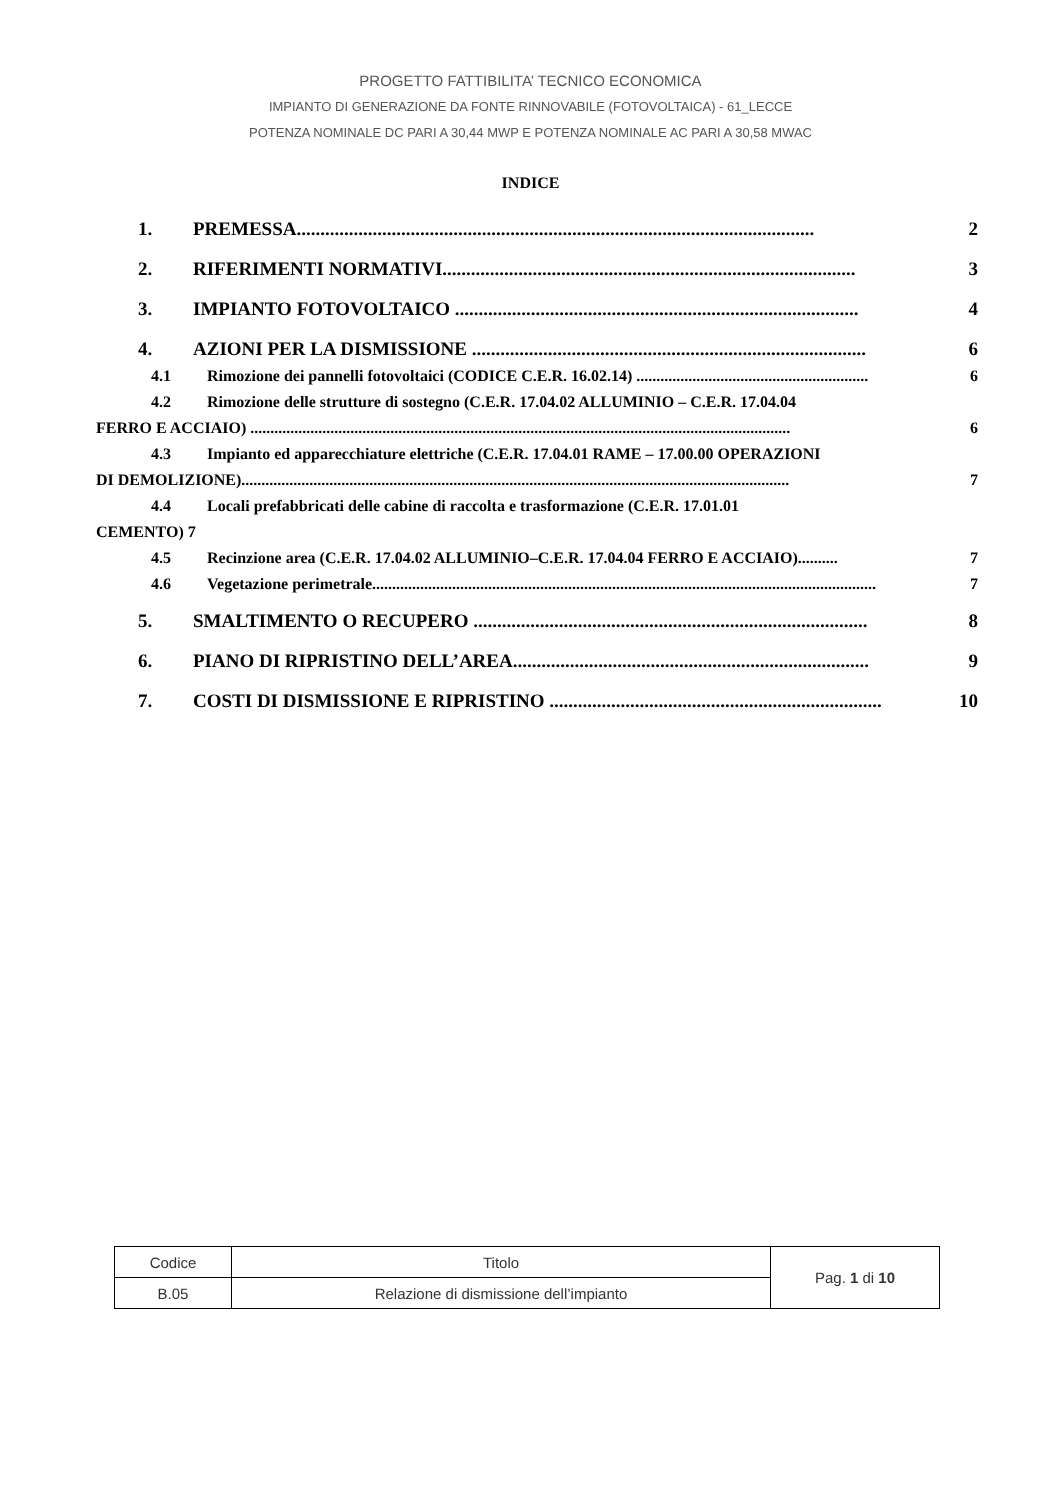PROGETTO FATTIBILITA’ TECNICO ECONOMICA
IMPIANTO DI GENERAZIONE DA FONTE RINNOVABILE (FOTOVOLTAICA) - 61_LECCE
POTENZA NOMINALE DC PARI A 30,44 MWP E POTENZA NOMINALE AC PARI A 30,58 MWAC
INDICE
1. PREMESSA............................................................................................................. 2
2. RIFERIMENTI NORMATIVI....................................................................................... 3
3. IMPIANTO FOTOVOLTAICO ..................................................................................... 4
4. AZIONI PER LA DISMISSIONE ................................................................................... 6
4.1 Rimozione dei pannelli fotovoltaici (CODICE C.E.R. 16.02.14) .......................................................... 6
4.2 Rimozione delle strutture di sostegno (C.E.R. 17.04.02 ALLUMINIO – C.E.R. 17.04.04
FERRO E ACCIAIO) ....................................................................................................................................... 6
4.3 Impianto ed apparecchiature elettriche (C.E.R. 17.04.01 RAME – 17.00.00 OPERAZIONI
DI DEMOLIZIONE)......................................................................................................................................... 7
4.4 Locali prefabbricati delle cabine di raccolta e trasformazione (C.E.R. 17.01.01
CEMENTO) 7
4.5 Recinzione area (C.E.R. 17.04.02 ALLUMINIO–C.E.R. 17.04.04 FERRO E ACCIAIO).......... 7
4.6 Vegetazione perimetrale.............................................................................................................................. 7
5. SMALTIMENTO O RECUPERO ................................................................................... 8
6. PIANO DI RIPRISTINO DELL’AREA........................................................................... 9
7. COSTI DI DISMISSIONE E RIPRISTINO ...................................................................... 10
| Codice | Titolo | Pag. 1 di 10 |
| B.05 | Relazione di dismissione dell’impianto | |